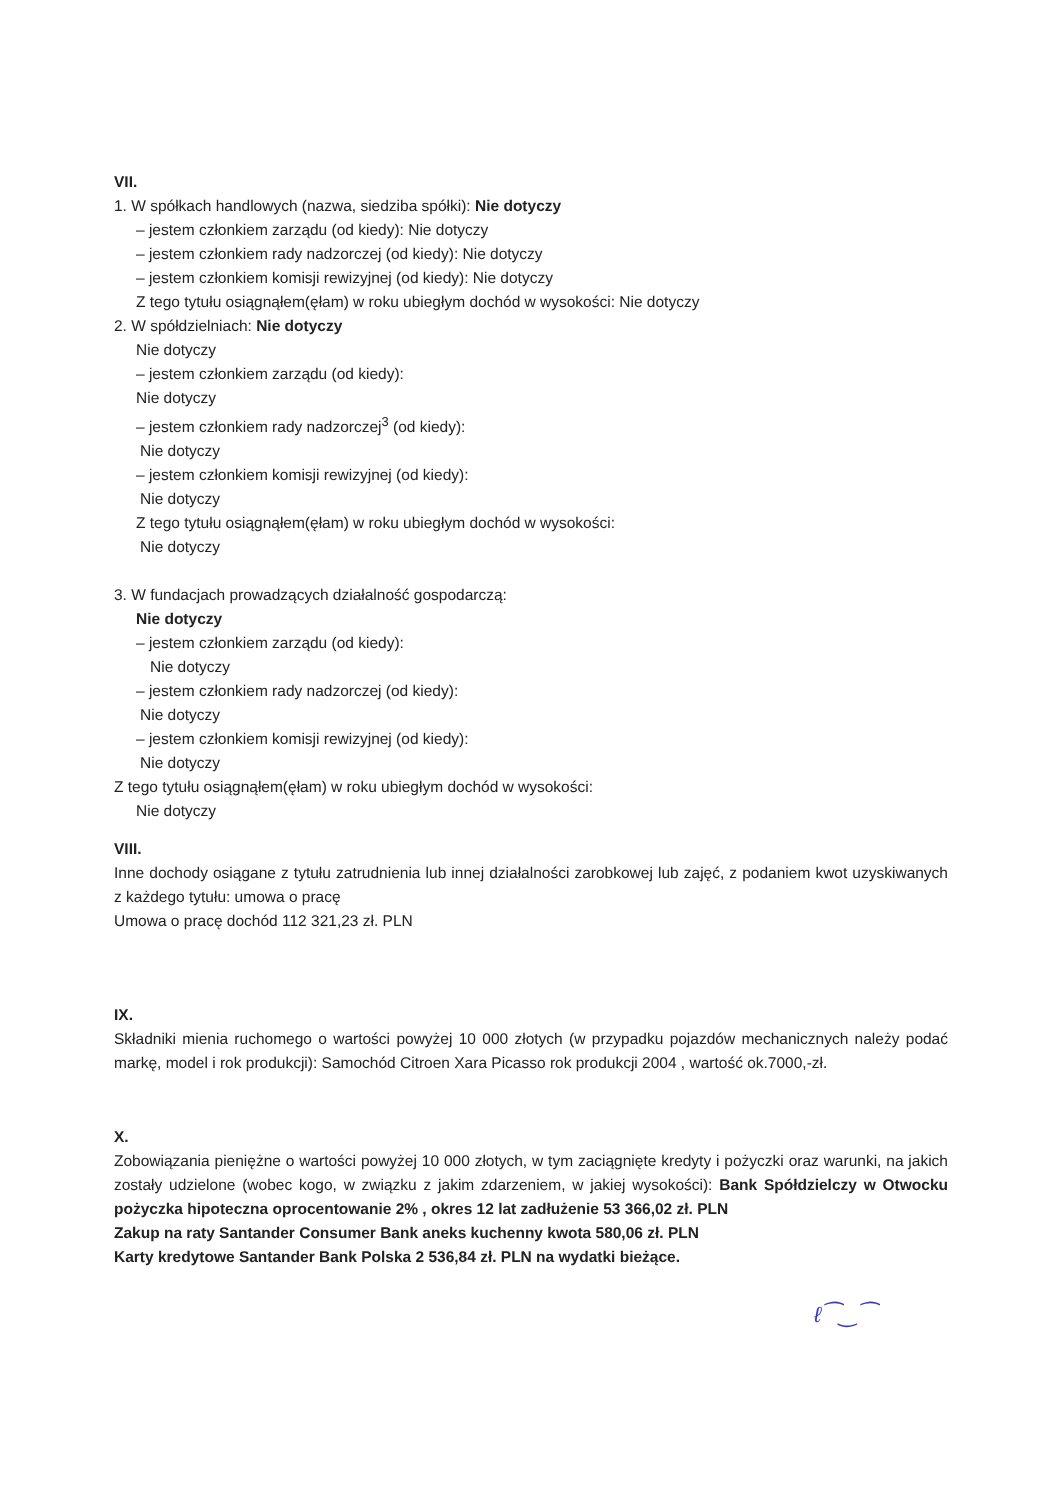VII.
1. W spółkach handlowych (nazwa, siedziba spółki): Nie dotyczy
– jestem członkiem zarządu (od kiedy): Nie dotyczy
– jestem członkiem rady nadzorczej (od kiedy): Nie dotyczy
– jestem członkiem komisji rewizyjnej (od kiedy): Nie dotyczy
Z tego tytułu osiągnąłem(ęłam) w roku ubiegłym dochód w wysokości: Nie dotyczy
2. W spółdzielniach: Nie dotyczy
Nie dotyczy
– jestem członkiem zarządu (od kiedy):
Nie dotyczy
– jestem członkiem rady nadzorczej<sup>3</sup> (od kiedy):
Nie dotyczy
– jestem członkiem komisji rewizyjnej (od kiedy):
Nie dotyczy
Z tego tytułu osiągnąłem(ęłam) w roku ubiegłym dochód w wysokości:
Nie dotyczy
3. W fundacjach prowadzących działalność gospodarczą:
Nie dotyczy
– jestem członkiem zarządu (od kiedy):
Nie dotyczy
– jestem członkiem rady nadzorczej (od kiedy):
Nie dotyczy
– jestem członkiem komisji rewizyjnej (od kiedy):
Nie dotyczy
Z tego tytułu osiągnąłem(ęłam) w roku ubiegłym dochód w wysokości:
Nie dotyczy
VIII.
Inne dochody osiągane z tytułu zatrudnienia lub innej działalności zarobkowej lub zajęć, z podaniem kwot uzyskiwanych z każdego tytułu: umowa o pracę
Umowa o pracę dochód 112 321,23 zł. PLN
IX.
Składniki mienia ruchomego o wartości powyżej 10 000 złotych (w przypadku pojazdów mechanicznych należy podać markę, model i rok produkcji): Samochód Citroen Xara Picasso rok produkcji 2004 , wartość ok.7000,-zł.
X.
Zobowiązania pieniężne o wartości powyżej 10 000 złotych, w tym zaciągnięte kredyty i pożyczki oraz warunki, na jakich zostały udzielone (wobec kogo, w związku z jakim zdarzeniem, w jakiej wysokości): Bank Spółdzielczy w Otwocku pożyczka hipoteczna oprocentowanie 2% , okres 12 lat zadłużenie 53 366,02 zł. PLN
Zakup na raty Santander Consumer Bank aneks kuchenny kwota 580,06 zł. PLN
Karty kredytowe Santander Bank Polska 2 536,84 zł. PLN na wydatki bieżące.
ℓ⁀‿⁀